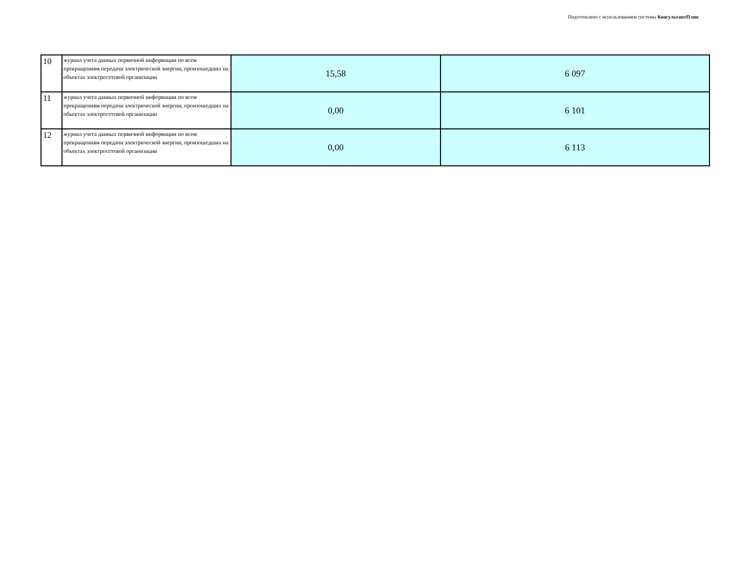Подготовлено с использованием системы КонсультантПлюс
| 10 | журнал учета данных первичной информации по всем прекращениям передачи электрической энергии, произошедших на объектах электросетевой организации | 15,58 | 6 097 |
| 11 | журнал учета данных первичной информации по всем прекращениям передачи электрической энергии, произошедших на объектах электросетевой организации | 0,00 | 6 101 |
| 12 | журнал учета данных первичной информации по всем прекращениям передачи электрической энергии, произошедших на объектах электросетевой организации | 0,00 | 6 113 |